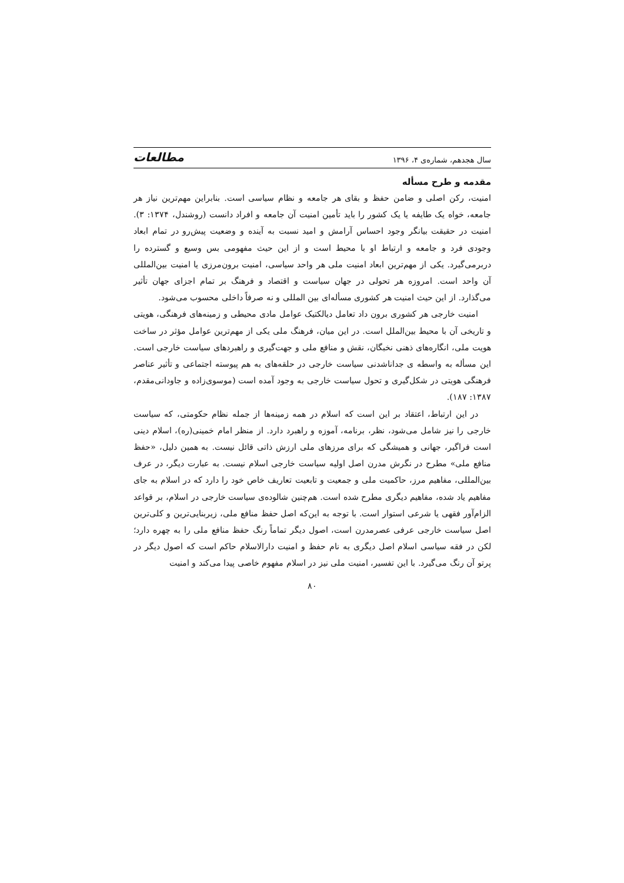سال هجدهم، شماره‌ی ۴، ۱۳۹۶ مطالعات
مقدمه و طرح مسأله
امنیت، رکن اصلی و ضامن حفظ و بقای هر جامعه و نظام سیاسی است. بنابراین مهم‌ترین نیاز هر جامعه، خواه یک طایفه یا یک کشور را باید تأمین امنیت آن جامعه و افراد دانست (روشندل، ۱۳۷۴: ۳). امنیت در حقیقت بیانگر وجود احساس آرامش و امید نسبت به آینده و وضعیت پیش‌رو در تمام ابعاد وجودی فرد و جامعه و ارتباط او با محیط است و از این حیث مفهومی بس وسیع و گسترده را دربرمی‌گیرد. یکی از مهم‌ترین ابعاد امنیت ملی هر واحد سیاسی، امنیت برون‌مرزی یا امنیت بین‌المللی آن واحد است. امروزه هر تحولی در جهان سیاست و اقتصاد و فرهنگ بر تمام اجزای جهان تأثیر می‌گذارد. از این حیث امنیت هر کشوری مسأله‌ای بین المللی و نه صرفاً داخلی محسوب می‌شود.
امنیت خارجی هر کشوری برون داد تعامل دیالکتیک عوامل مادی محیطی و زمینه‌های فرهنگی، هویتی و تاریخی آن با محیط بین‌الملل است. در این میان، فرهنگ ملی یکی از مهم‌ترین عوامل مؤثر در ساخت هویت ملی، انگاره‌های ذهنی نخبگان، نقش و منافع ملی و جهت‌گیری و راهبردهای سیاست خارجی است. این مسأله به واسطه ی جداناشدنی سیاست خارجی در حلقه‌های به هم پیوسته اجتماعی و تأثیر عناصر فرهنگی هویتی در شکل‌گیری و تحول سیاست خارجی به وجود آمده است (موسوی‌زاده و جاودانی‌مقدم، ۱۳۸۷: ۱۸۷).
در این ارتباط، اعتقاد بر این است که اسلام در همه زمینه‌ها از جمله نظام حکومتی، که سیاست خارجی را نیز شامل می‌شود، نظر، برنامه، آموزه و راهبرد دارد. از منظر امام خمینی(ره)، اسلام دینی است فراگیر، جهانی و همیشگی که برای مرزهای ملی ارزش ذاتی قائل نیست. به همین دلیل، «حفظ منافع ملی» مطرح در نگرش مدرن اصل اولیه سیاست خارجی اسلام نیست. به عبارت دیگر، در عرف بین‌المللی، مفاهیم مرز، حاکمیت ملی و جمعیت و تابعیت تعاریف خاص خود را دارد که در اسلام به جای مفاهیم یاد شده، مفاهیم دیگری مطرح شده است. هم‌چنین شالوده‌ی سیاست خارجی در اسلام، بر قواعد الزام‌آور فقهی یا شرعی استوار است. با توجه به این‌که اصل حفظ منافع ملی، زیربنایی‌ترین و کلی‌ترین اصل سیاست خارجی عرفی عصرمدرن است، اصول دیگر تماماً رنگ حفظ منافع ملی را به چهره دارد؛ لکن در فقه سیاسی اسلام اصل دیگری به نام حفظ و امنیت دارالاسلام حاکم است که اصول دیگر در پرتو آن رنگ می‌گیرد. با این تفسیر، امنیت ملی نیز در اسلام مفهوم خاصی پیدا می‌کند و امنیت
۸۰